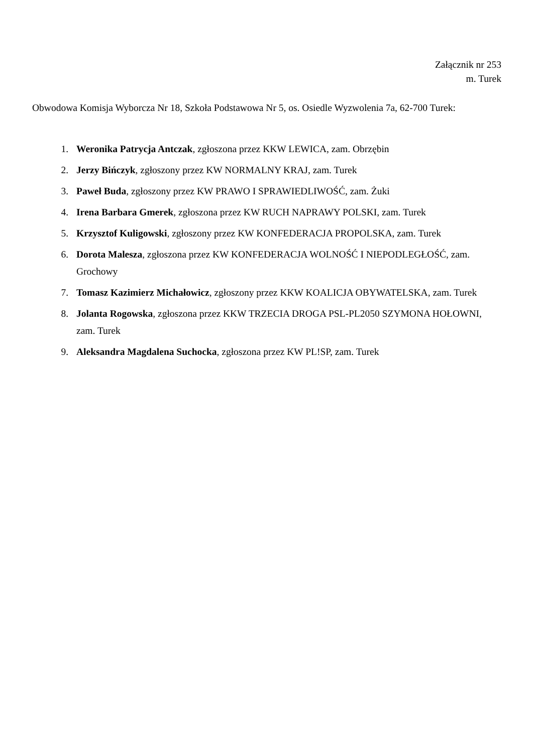Załącznik nr 253
m. Turek
Obwodowa Komisja Wyborcza Nr 18, Szkoła Podstawowa Nr 5, os. Osiedle Wyzwolenia 7a, 62-700 Turek:
1. Weronika Patrycja Antczak, zgłoszona przez KKW LEWICA, zam. Obrzębin
2. Jerzy Bińczyk, zgłoszony przez KW NORMALNY KRAJ, zam. Turek
3. Paweł Buda, zgłoszony przez KW PRAWO I SPRAWIEDLIWOŚĆ, zam. Żuki
4. Irena Barbara Gmerek, zgłoszona przez KW RUCH NAPRAWY POLSKI, zam. Turek
5. Krzysztof Kuligowski, zgłoszony przez KW KONFEDERACJA PROPOLSKA, zam. Turek
6. Dorota Malesza, zgłoszona przez KW KONFEDERACJA WOLNOŚĆ I NIEPODLEGŁOŚĆ, zam. Grochowy
7. Tomasz Kazimierz Michałowicz, zgłoszony przez KKW KOALICJA OBYWATELSKA, zam. Turek
8. Jolanta Rogowska, zgłoszona przez KKW TRZECIA DROGA PSL-PL2050 SZYMONA HOŁOWNI, zam. Turek
9. Aleksandra Magdalena Suchocka, zgłoszona przez KW PL!SP, zam. Turek